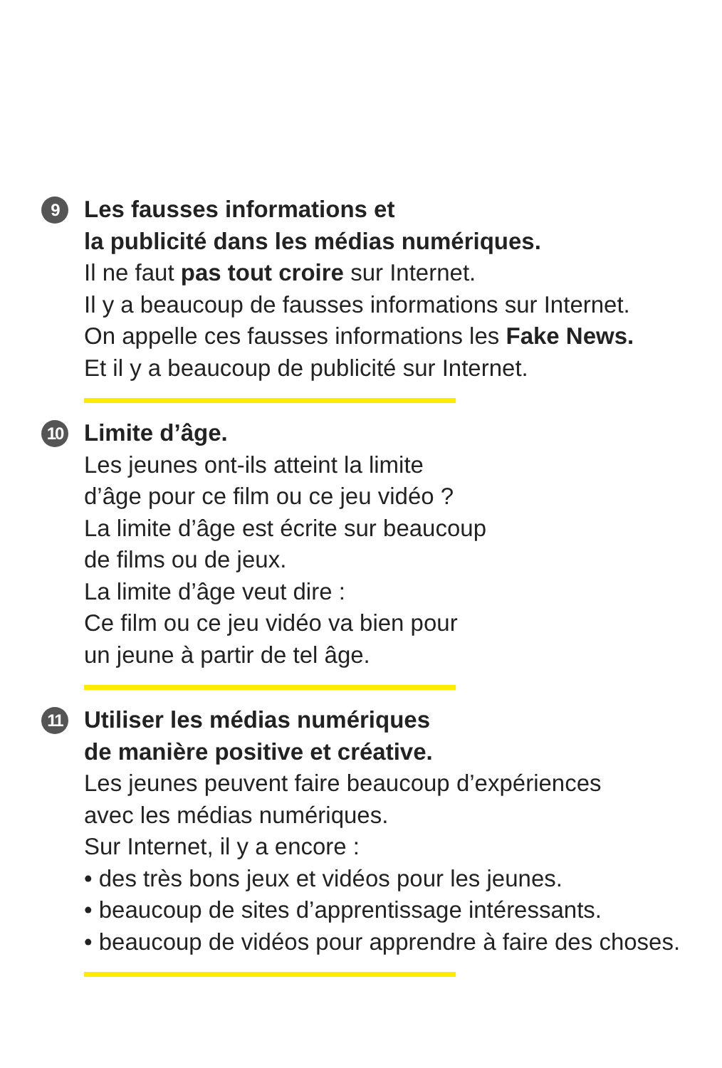9
Les fausses informations et
la publicité dans les médias numériques.
Il ne faut pas tout croire sur Internet.
Il y a beaucoup de fausses informations sur Internet.
On appelle ces fausses informations les Fake News.
Et il y a beaucoup de publicité sur Internet.
10
Limite d’âge.
Les jeunes ont-ils atteint la limite
d’âge pour ce film ou ce jeu vidéo ?
La limite d’âge est écrite sur beaucoup
de films ou de jeux.
La limite d’âge veut dire :
Ce film ou ce jeu vidéo va bien pour
un jeune à partir de tel âge.
11
Utiliser les médias numériques
de manière positive et créative.
Les jeunes peuvent faire beaucoup d’expériences
avec les médias numériques.
Sur Internet, il y a encore :
• des très bons jeux et vidéos pour les jeunes.
• beaucoup de sites d’apprentissage intéressants.
• beaucoup de vidéos pour apprendre à faire des choses.